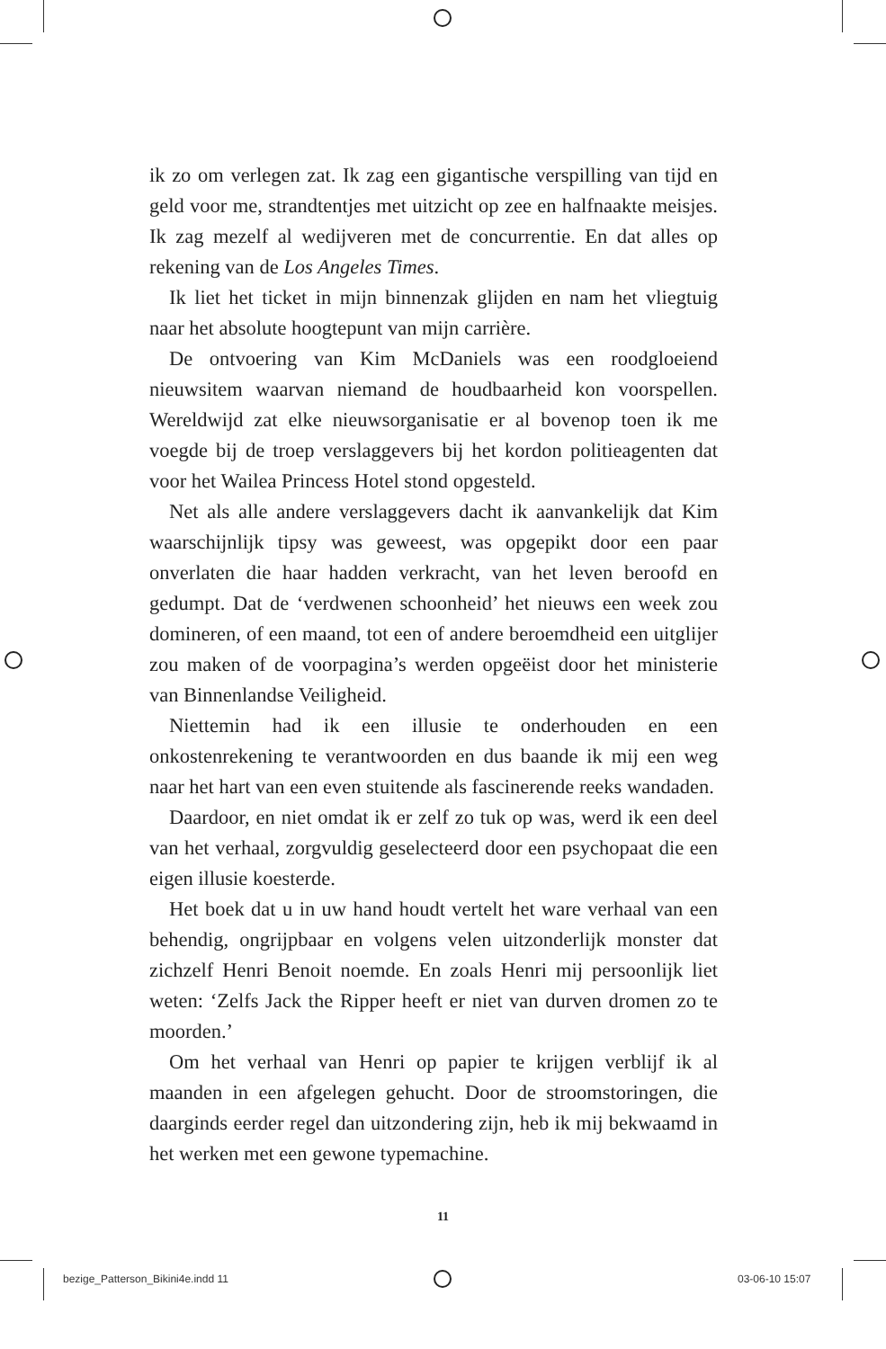ik zo om verlegen zat. Ik zag een gigantische verspilling van tijd en geld voor me, strandtentjes met uitzicht op zee en halfnaakte meisjes. Ik zag mezelf al wedijveren met de concurrentie. En dat alles op rekening van de Los Angeles Times.
Ik liet het ticket in mijn binnenzak glijden en nam het vliegtuig naar het absolute hoogtepunt van mijn carrière.
De ontvoering van Kim McDaniels was een roodgloeiend nieuwsitem waarvan niemand de houdbaarheid kon voorspellen. Wereldwijd zat elke nieuwsorganisatie er al bovenop toen ik me voegde bij de troep verslaggevers bij het kordon politieagenten dat voor het Wailea Princess Hotel stond opgesteld.
Net als alle andere verslaggevers dacht ik aanvankelijk dat Kim waarschijnlijk tipsy was geweest, was opgepikt door een paar onverlaten die haar hadden verkracht, van het leven beroofd en gedumpt. Dat de ‘verdwenen schoonheid’ het nieuws een week zou domineren, of een maand, tot een of andere beroemdheid een uitglijer zou maken of de voorpagina’s werden opgeëist door het ministerie van Binnenlandse Veiligheid.
Niettemin had ik een illusie te onderhouden en een onkostenrekening te verantwoorden en dus baande ik mij een weg naar het hart van een even stuitende als fascinerende reeks wandaden.
Daardoor, en niet omdat ik er zelf zo tuk op was, werd ik een deel van het verhaal, zorgvuldig geselecteerd door een psychopaat die een eigen illusie koesterde.
Het boek dat u in uw hand houdt vertelt het ware verhaal van een behendig, ongrijpbaar en volgens velen uitzonderlijk monster dat zichzelf Henri Benoit noemde. En zoals Henri mij persoonlijk liet weten: ‘Zelfs Jack the Ripper heeft er niet van durven dromen zo te moorden.’
Om het verhaal van Henri op papier te krijgen verblijf ik al maanden in een afgelegen gehucht. Door de stroomstoringen, die daarginds eerder regel dan uitzondering zijn, heb ik mij bekwaamd in het werken met een gewone typemachine.
11
bezige_Patterson_Bikini4e.indd 11
03-06-10 15:07